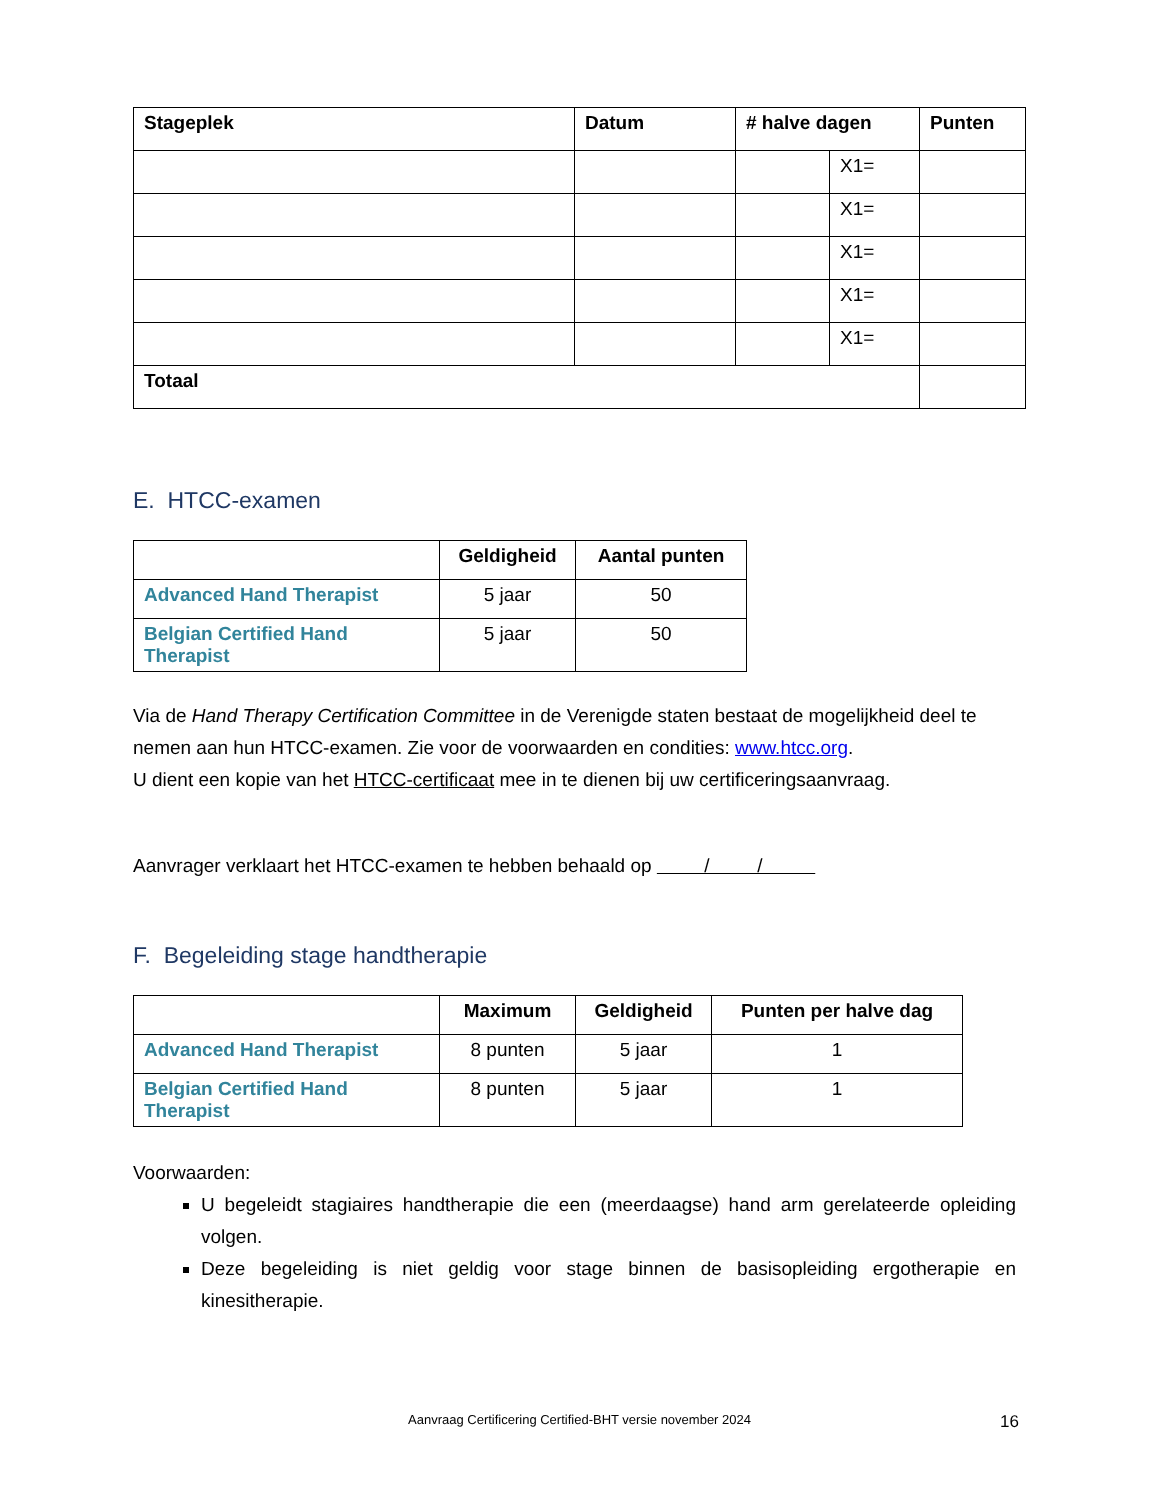| Stageplek | Datum | # halve dagen | | Punten |
| --- | --- | --- | --- | --- |
| | | | X1= | |
| | | | X1= | |
| | | | X1= | |
| | | | X1= | |
| | | | X1= | |
| Totaal | | | | |
E. HTCC-examen
| | Geldigheid | Aantal punten |
| --- | --- | --- |
| Advanced Hand Therapist | 5 jaar | 50 |
| Belgian Certified Hand Therapist | 5 jaar | 50 |
Via de Hand Therapy Certification Committee in de Verenigde staten bestaat de mogelijkheid deel te nemen aan hun HTCC-examen. Zie voor de voorwaarden en condities: www.htcc.org.
U dient een kopie van het HTCC-certificaat mee in te dienen bij uw certificeringsaanvraag.
Aanvrager verklaart het HTCC-examen te hebben behaald op / /
F. Begeleiding stage handtherapie
| | Maximum | Geldigheid | Punten per halve dag |
| --- | --- | --- | --- |
| Advanced Hand Therapist | 8 punten | 5 jaar | 1 |
| Belgian Certified Hand Therapist | 8 punten | 5 jaar | 1 |
Voorwaarden:
U begeleidt stagiaires handtherapie die een (meerdaagse) hand arm gerelateerde opleiding volgen.
Deze begeleiding is niet geldig voor stage binnen de basisopleiding ergotherapie en kinesitherapie.
Aanvraag Certificering Certified-BHT versie november 2024 16